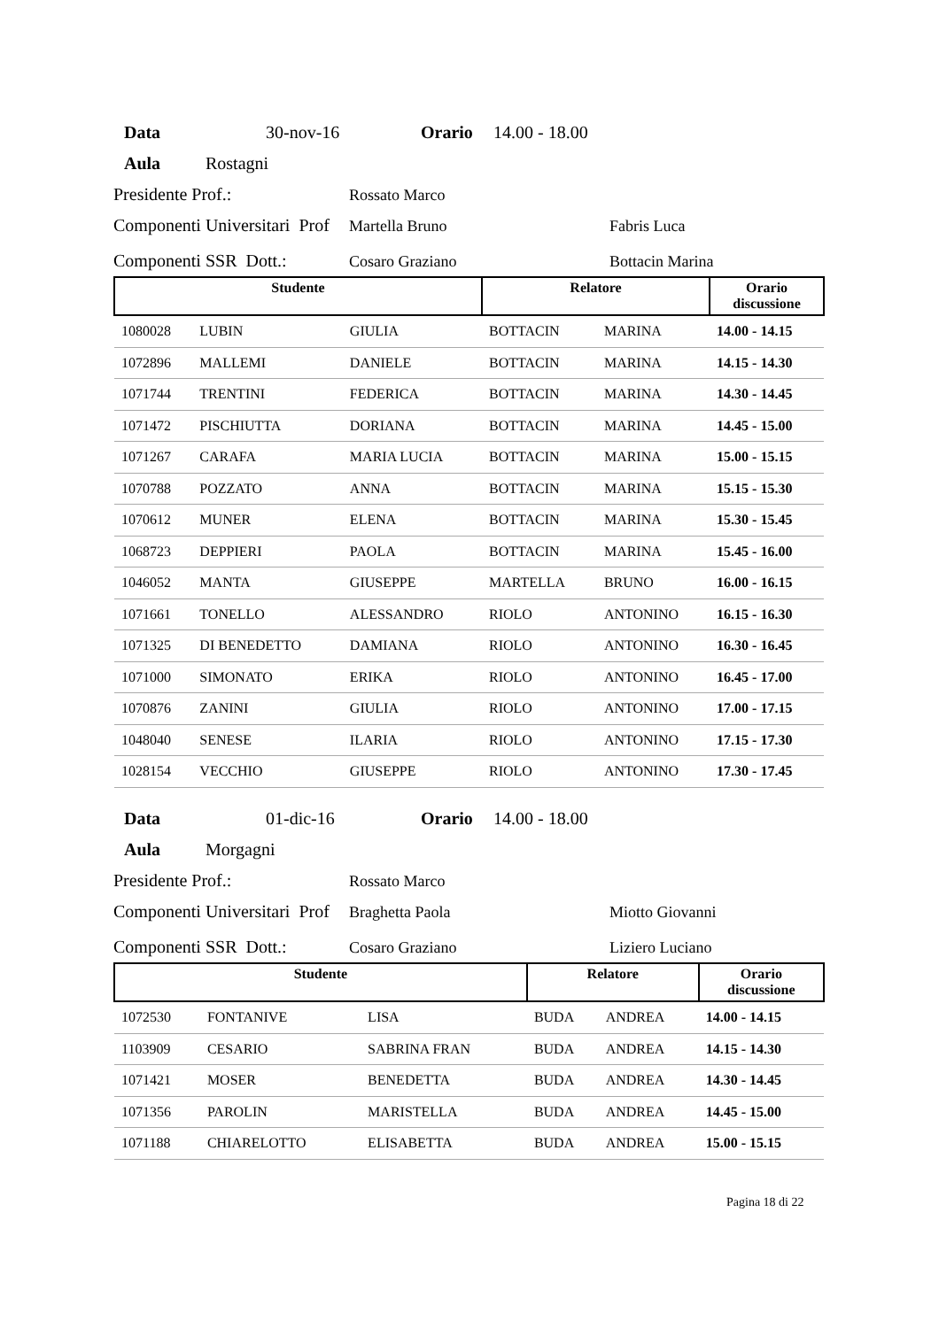Data 30-nov-16 Orario 14.00 - 18.00
Aula Rostagni
Presidente Prof.: Rossato Marco
Componenti Universitari Prof Martella Bruno Fabris Luca
Componenti SSR Dott.: Cosaro Graziano Bottacin Marina
| Studente | | | Relatore | | Orario discussione |
| --- | --- | --- | --- | --- | --- |
| 1080028 | LUBIN | GIULIA | BOTTACIN | MARINA | 14.00 - 14.15 |
| 1072896 | MALLEMI | DANIELE | BOTTACIN | MARINA | 14.15 - 14.30 |
| 1071744 | TRENTINI | FEDERICA | BOTTACIN | MARINA | 14.30 - 14.45 |
| 1071472 | PISCHIUTTA | DORIANA | BOTTACIN | MARINA | 14.45 - 15.00 |
| 1071267 | CARAFA | MARIA LUCIA | BOTTACIN | MARINA | 15.00 - 15.15 |
| 1070788 | POZZATO | ANNA | BOTTACIN | MARINA | 15.15 - 15.30 |
| 1070612 | MUNER | ELENA | BOTTACIN | MARINA | 15.30 - 15.45 |
| 1068723 | DEPPIERI | PAOLA | BOTTACIN | MARINA | 15.45 - 16.00 |
| 1046052 | MANTA | GIUSEPPE | MARTELLA | BRUNO | 16.00 - 16.15 |
| 1071661 | TONELLO | ALESSANDRO | RIOLO | ANTONINO | 16.15 - 16.30 |
| 1071325 | DI BENEDETTO | DAMIANA | RIOLO | ANTONINO | 16.30 - 16.45 |
| 1071000 | SIMONATO | ERIKA | RIOLO | ANTONINO | 16.45 - 17.00 |
| 1070876 | ZANINI | GIULIA | RIOLO | ANTONINO | 17.00 - 17.15 |
| 1048040 | SENESE | ILARIA | RIOLO | ANTONINO | 17.15 - 17.30 |
| 1028154 | VECCHIO | GIUSEPPE | RIOLO | ANTONINO | 17.30 - 17.45 |
Data 01-dic-16 Orario 14.00 - 18.00
Aula Morgagni
Presidente Prof.: Rossato Marco
Componenti Universitari Prof Braghetta Paola Miotto Giovanni
Componenti SSR Dott.: Cosaro Graziano Liziero Luciano
| Studente | | | Relatore | | Orario discussione |
| --- | --- | --- | --- | --- | --- |
| 1072530 | FONTANIVE | LISA | BUDA | ANDREA | 14.00 - 14.15 |
| 1103909 | CESARIO | SABRINA FRAN | BUDA | ANDREA | 14.15 - 14.30 |
| 1071421 | MOSER | BENEDETTA | BUDA | ANDREA | 14.30 - 14.45 |
| 1071356 | PAROLIN | MARISTELLA | BUDA | ANDREA | 14.45 - 15.00 |
| 1071188 | CHIARELOTTO | ELISABETTA | BUDA | ANDREA | 15.00 - 15.15 |
Pagina 18 di 22